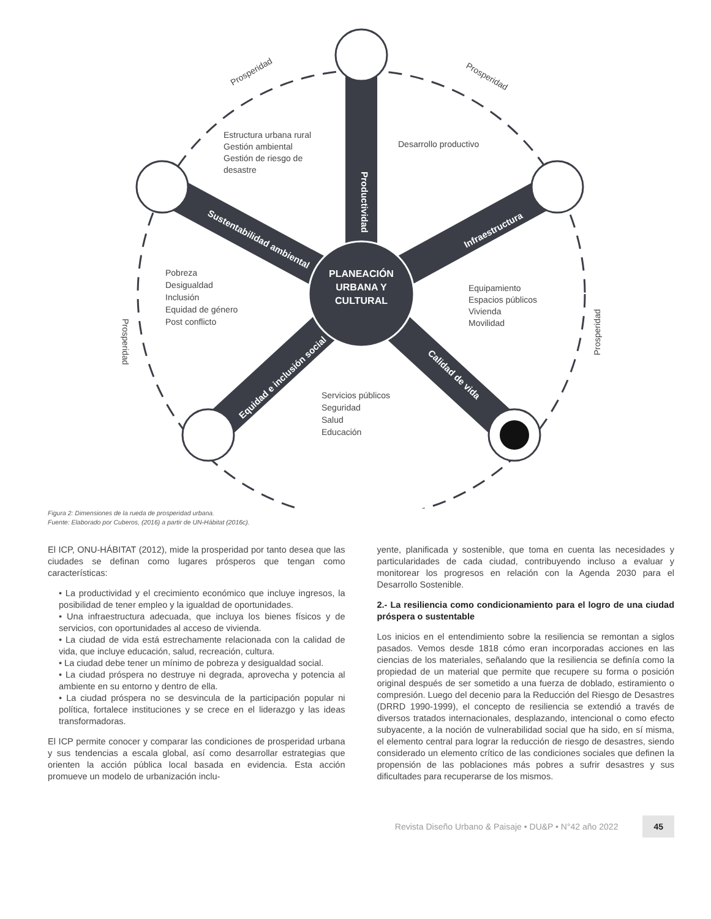PLANEACIÓN
URBANA Y
CULTURAL
Productividad
Sustentabilidad ambiental
Infraestructura
Equidad e inclusión social
Calidad de vida
Desarrollo productivo
Estructura urbana rural
Gestión ambiental
Gestión de riesgo de
desastre
Pobreza
Desigualdad
Inclusión
Equidad de género
Post conflicto
Equipamiento
Espacios públicos
Vivienda
Movilidad
Servicios públicos
Seguridad
Salud
Educación
Prosperidad
Prosperidad
Prosperidad
Prosperidad
Figura 2: Dimensiones de la rueda de prosperidad urbana.
Fuente: Elaborado por Cuberos, (2016) a partir de UN-Hábitat (2016c).
El ICP, ONU-HÁBITAT (2012), mide la prosperidad por tanto desea que las ciudades se definan como lugares prósperos que tengan como características:
• La productividad y el crecimiento económico que incluye ingresos, la posibilidad de tener empleo y la igualdad de oportunidades.
• Una infraestructura adecuada, que incluya los bienes físicos y de servicios, con oportunidades al acceso de vivienda.
• La ciudad de vida está estrechamente relacionada con la calidad de vida, que incluye educación, salud, recreación, cultura.
• La ciudad debe tener un mínimo de pobreza y desigualdad social.
• La ciudad próspera no destruye ni degrada, aprovecha y potencia al ambiente en su entorno y dentro de ella.
• La ciudad próspera no se desvincula de la participación popular ni política, fortalece instituciones y se crece en el liderazgo y las ideas transformadoras.
El ICP permite conocer y comparar las condiciones de prosperidad urbana y sus tendencias a escala global, así como desarrollar estrategias que orienten la acción pública local basada en evidencia. Esta acción promueve un modelo de urbanización inclu-
yente, planificada y sostenible, que toma en cuenta las necesidades y particularidades de cada ciudad, contribuyendo incluso a evaluar y monitorear los progresos en relación con la Agenda 2030 para el Desarrollo Sostenible.
2.- La resiliencia como condicionamiento para el logro de una ciudad próspera o sustentable
Los inicios en el entendimiento sobre la resiliencia se remontan a siglos pasados. Vemos desde 1818 cómo eran incorporadas acciones en las ciencias de los materiales, señalando que la resiliencia se definía como la propiedad de un material que permite que recupere su forma o posición original después de ser sometido a una fuerza de doblado, estiramiento o compresión. Luego del decenio para la Reducción del Riesgo de Desastres (DRRD 1990-1999), el concepto de resiliencia se extendió a través de diversos tratados internacionales, desplazando, intencional o como efecto subyacente, a la noción de vulnerabilidad social que ha sido, en sí misma, el elemento central para lograr la reducción de riesgo de desastres, siendo considerado un elemento crítico de las condiciones sociales que definen la propensión de las poblaciones más pobres a sufrir desastres y sus dificultades para recuperarse de los mismos.
Revista Diseño Urbano & Paisaje • DU&P • N°42 año 2022 45